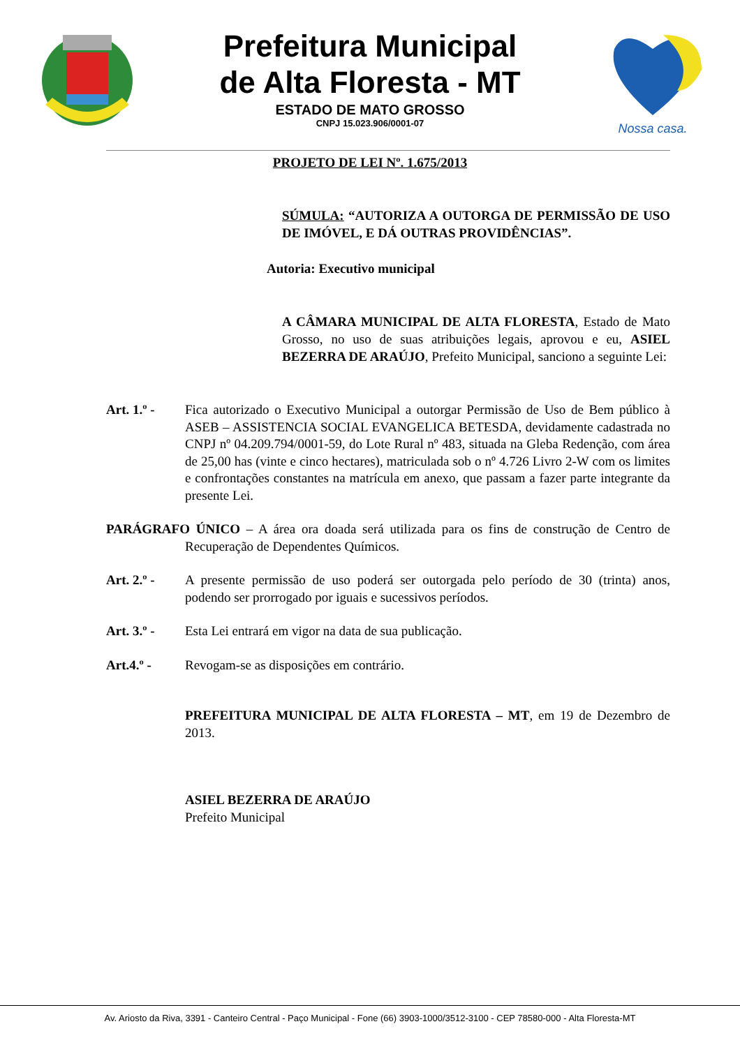Prefeitura Municipal
de Alta Floresta - MT
ESTADO DE MATO GROSSO
CNPJ 15.023.906/0001-07
Nossa casa.
PROJETO DE LEI Nº. 1.675/2013
SÚMULA: “AUTORIZA A OUTORGA DE PERMISSÃO DE USO DE IMÓVEL, E DÁ OUTRAS PROVIDÊNCIAS”.
Autoria: Executivo municipal
A CÂMARA MUNICIPAL DE ALTA FLORESTA, Estado de Mato Grosso, no uso de suas atribuições legais, aprovou e eu, ASIEL BEZERRA DE ARAÚJO, Prefeito Municipal, sanciono a seguinte Lei:
Art. 1.º -
Fica autorizado o Executivo Municipal a outorgar Permissão de Uso de Bem público à ASEB – ASSISTENCIA SOCIAL EVANGELICA BETESDA, devidamente cadastrada no CNPJ nº 04.209.794/0001-59, do Lote Rural nº 483, situada na Gleba Redenção, com área de 25,00 has (vinte e cinco hectares), matriculada sob o nº 4.726 Livro 2-W com os limites e confrontações constantes na matrícula em anexo, que passam a fazer parte integrante da presente Lei.
PARÁGRAFO ÚNICO – A área ora doada será utilizada para os fins de construção de Centro de Recuperação de Dependentes Químicos.
Art. 2.º -
A presente permissão de uso poderá ser outorgada pelo período de 30 (trinta) anos, podendo ser prorrogado por iguais e sucessivos períodos.
Art. 3.º -
Esta Lei entrará em vigor na data de sua publicação.
Art.4.º - Revogam-se as disposições em contrário.
PREFEITURA MUNICIPAL DE ALTA FLORESTA – MT, em 19 de Dezembro de 2013.
ASIEL BEZERRA DE ARAÚJO
Prefeito Municipal
Av. Ariosto da Riva, 3391 - Canteiro Central - Paço Municipal - Fone (66) 3903-1000/3512-3100 - CEP 78580-000 - Alta Floresta-MT